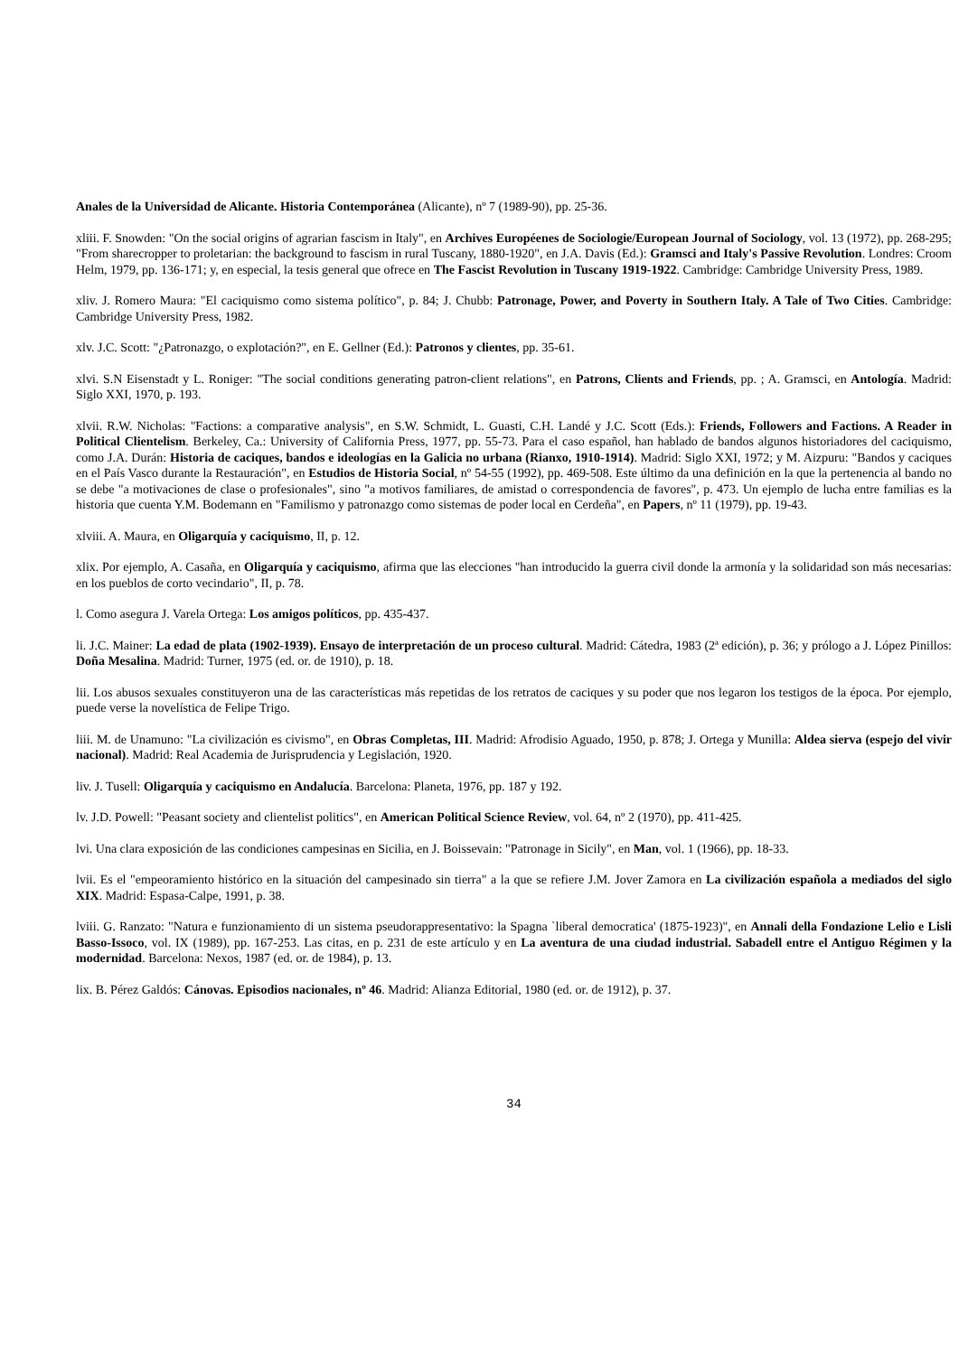Anales de la Universidad de Alicante. Historia Contemporánea (Alicante), nº 7 (1989-90), pp. 25-36.
xliii. F. Snowden: "On the social origins of agrarian fascism in Italy", en Archives Européenes de Sociologie/European Journal of Sociology, vol. 13 (1972), pp. 268-295; "From sharecropper to proletarian: the background to fascism in rural Tuscany, 1880-1920", en J.A. Davis (Ed.): Gramsci and Italy's Passive Revolution. Londres: Croom Helm, 1979, pp. 136-171; y, en especial, la tesis general que ofrece en The Fascist Revolution in Tuscany 1919-1922. Cambridge: Cambridge University Press, 1989.
xliv. J. Romero Maura: "El caciquismo como sistema político", p. 84; J. Chubb: Patronage, Power, and Poverty in Southern Italy. A Tale of Two Cities. Cambridge: Cambridge University Press, 1982.
xlv. J.C. Scott: "¿Patronazgo, o explotación?", en E. Gellner (Ed.): Patronos y clientes, pp. 35-61.
xlvi. S.N Eisenstadt y L. Roniger: "The social conditions generating patron-client relations", en Patrons, Clients and Friends, pp. ; A. Gramsci, en Antología. Madrid: Siglo XXI, 1970, p. 193.
xlvii. R.W. Nicholas: "Factions: a comparative analysis", en S.W. Schmidt, L. Guasti, C.H. Landé y J.C. Scott (Eds.): Friends, Followers and Factions. A Reader in Political Clientelism. Berkeley, Ca.: University of California Press, 1977, pp. 55-73. Para el caso español, han hablado de bandos algunos historiadores del caciquismo, como J.A. Durán: Historia de caciques, bandos e ideologías en la Galicia no urbana (Rianxo, 1910-1914). Madrid: Siglo XXI, 1972; y M. Aizpuru: "Bandos y caciques en el País Vasco durante la Restauración", en Estudios de Historia Social, nº 54-55 (1992), pp. 469-508. Este último da una definición en la que la pertenencia al bando no se debe "a motivaciones de clase o profesionales", sino "a motivos familiares, de amistad o correspondencia de favores", p. 473. Un ejemplo de lucha entre familias es la historia que cuenta Y.M. Bodemann en "Familismo y patronazgo como sistemas de poder local en Cerdeña", en Papers, nº 11 (1979), pp. 19-43.
xlviii. A. Maura, en Oligarquía y caciquismo, II, p. 12.
xlix. Por ejemplo, A. Casaña, en Oligarquía y caciquismo, afirma que las elecciones "han introducido la guerra civil donde la armonía y la solidaridad son más necesarias: en los pueblos de corto vecindario", II, p. 78.
l. Como asegura J. Varela Ortega: Los amigos políticos, pp. 435-437.
li. J.C. Mainer: La edad de plata (1902-1939). Ensayo de interpretación de un proceso cultural. Madrid: Cátedra, 1983 (2ª edición), p. 36; y prólogo a J. López Pinillos: Doña Mesalina. Madrid: Turner, 1975 (ed. or. de 1910), p. 18.
lii. Los abusos sexuales constituyeron una de las características más repetidas de los retratos de caciques y su poder que nos legaron los testigos de la época. Por ejemplo, puede verse la novelística de Felipe Trigo.
liii. M. de Unamuno: "La civilización es civismo", en Obras Completas, III. Madrid: Afrodisio Aguado, 1950, p. 878; J. Ortega y Munilla: Aldea sierva (espejo del vivir nacional). Madrid: Real Academia de Jurisprudencia y Legislación, 1920.
liv. J. Tusell: Oligarquía y caciquismo en Andalucía. Barcelona: Planeta, 1976, pp. 187 y 192.
lv. J.D. Powell: "Peasant society and clientelist politics", en American Political Science Review, vol. 64, nº 2 (1970), pp. 411-425.
lvi. Una clara exposición de las condiciones campesinas en Sicilia, en J. Boissevain: "Patronage in Sicily", en Man, vol. 1 (1966), pp. 18-33.
lvii. Es el "empeoramiento histórico en la situación del campesinado sin tierra" a la que se refiere J.M. Jover Zamora en La civilización española a mediados del siglo XIX. Madrid: Espasa-Calpe, 1991, p. 38.
lviii. G. Ranzato: "Natura e funzionamiento di un sistema pseudorappresentativo: la Spagna `liberal democratica' (1875-1923)", en Annali della Fondazione Lelio e Lisli Basso-Issoco, vol. IX (1989), pp. 167-253. Las citas, en p. 231 de este artículo y en La aventura de una ciudad industrial. Sabadell entre el Antiguo Régimen y la modernidad. Barcelona: Nexos, 1987 (ed. or. de 1984), p. 13.
lix. B. Pérez Galdós: Cánovas. Episodios nacionales, nº 46. Madrid: Alianza Editorial, 1980 (ed. or. de 1912), p. 37.
34